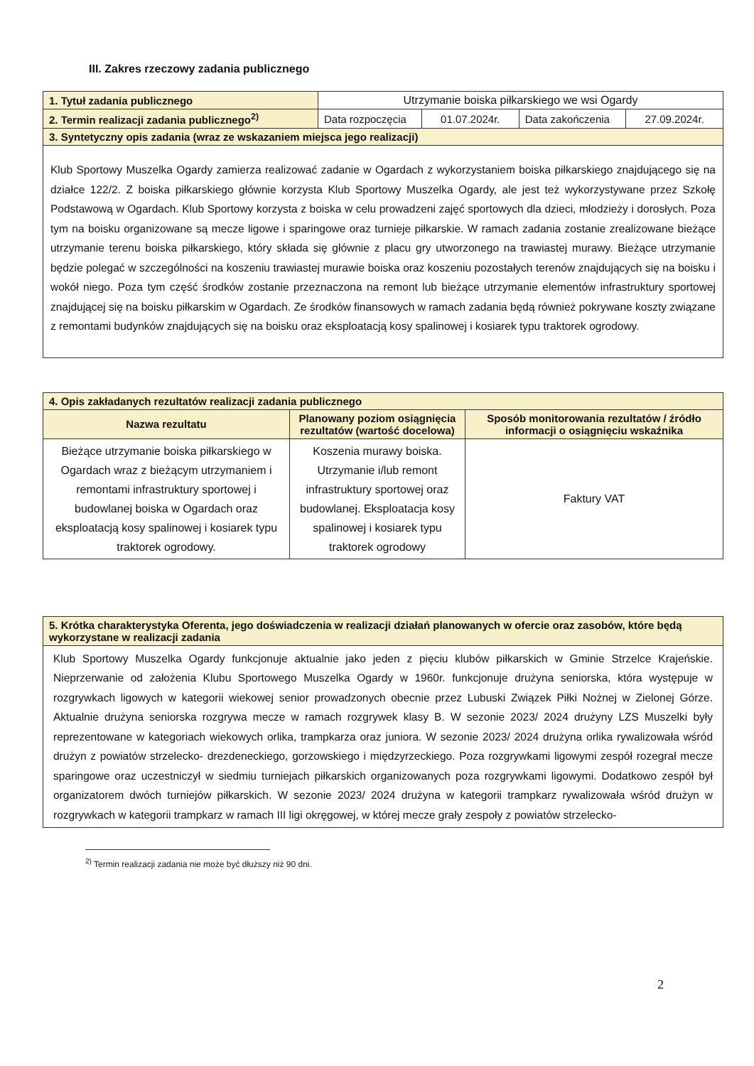III. Zakres rzeczowy zadania publicznego
| 1. Tytuł zadania publicznego | Utrzymanie boiska piłkarskiego we wsi Ogardy | | | |
| 2. Termin realizacji zadania publicznego<sup>2)</sup> | Data rozpoczęcia | 01.07.2024r. | Data zakończenia | 27.09.2024r. |
| 3. Syntetyczny opis zadania (wraz ze wskazaniem miejsca jego realizacji) | | | | |
| Klub Sportowy Muszelka Ogardy zamierza realizować zadanie w Ogardach z wykorzystaniem boiska piłkarskiego znajdującego się na działce 122/2. Z boiska piłkarskiego głównie korzysta Klub Sportowy Muszelka Ogardy, ale jest też wykorzystywane przez Szkołę Podstawową w Ogardach. Klub Sportowy korzysta z boiska w celu prowadzeni zajęć sportowych dla dzieci, młodzieży i dorosłych. Poza tym na boisku organizowane są mecze ligowe i sparingowe oraz turnieje piłkarskie. W ramach zadania zostanie zrealizowane bieżące utrzymanie terenu boiska piłkarskiego, który składa się głównie z placu gry utworzonego na trawiastej murawy. Bieżące utrzymanie będzie polegać w szczególności na koszeniu trawiastej murawie boiska oraz koszeniu pozostałych terenów znajdujących się na boisku i wokół niego. Poza tym część środków zostanie przeznaczona na remont lub bieżące utrzymanie elementów infrastruktury sportowej znajdującej się na boisku piłkarskim w Ogardach. Ze środków finansowych w ramach zadania będą również pokrywane koszty związane z remontami budynków znajdujących się na boisku oraz eksploatacją kosy spalinowej i kosiarek typu traktorek ogrodowy. | | | | |
| 4. Opis zakładanych rezultatów realizacji zadania publicznego | | |
| Nazwa rezultatu | Planowany poziom osiągnięcia rezultatów (wartość docelowa) | Sposób monitorowania rezultatów / źródło informacji o osiągnięciu wskaźnika |
| Bieżące utrzymanie boiska piłkarskiego w Ogardach wraz z bieżącym utrzymaniem i remontami infrastruktury sportowej i budowlanej boiska w Ogardach oraz eksploatacją kosy spalinowej i kosiarek typu traktorek ogrodowy. | Koszenia murawy boiska. Utrzymanie i/lub remont infrastruktury sportowej oraz budowlanej. Eksploatacja kosy spalinowej i kosiarek typu traktorek ogrodowy | Faktury VAT |
| 5. Krótka charakterystyka Oferenta, jego doświadczenia w realizacji działań planowanych w ofercie oraz zasobów, które będą wykorzystane w realizacji zadania |
| Klub Sportowy Muszelka Ogardy funkcjonuje aktualnie jako jeden z pięciu klubów piłkarskich w Gminie Strzelce Krajeńskie. Nieprzerwanie od założenia Klubu Sportowego Muszelka Ogardy w 1960r. funkcjonuje drużyna seniorska, która występuje w rozgrywkach ligowych w kategorii wiekowej senior prowadzonych obecnie przez Lubuski Związek Piłki Nożnej w Zielonej Górze. Aktualnie drużyna seniorska rozgrywa mecze w ramach rozgrywek klasy B. W sezonie 2023/ 2024 drużyny LZS Muszelki były reprezentowane w kategoriach wiekowych orlika, trampkarza oraz juniora. W sezonie 2023/ 2024 drużyna orlika rywalizowała wśród drużyn z powiatów strzelecko- drezdeneckiego, gorzowskiego i międzyrzeckiego. Poza rozgrywkami ligowymi zespół rozegrał mecze sparingowe oraz uczestniczył w siedmiu turniejach piłkarskich organizowanych poza rozgrywkami ligowymi. Dodatkowo zespół był organizatorem dwóch turniejów piłkarskich. W sezonie 2023/ 2024 drużyna w kategorii trampkarz rywalizowała wśród drużyn w rozgrywkach w kategorii trampkarz w ramach III ligi okręgowej, w której mecze grały zespoły z powiatów strzelecko- |
<sup>2)</sup> Termin realizacji zadania nie może być dłuższy niż 90 dni.
2